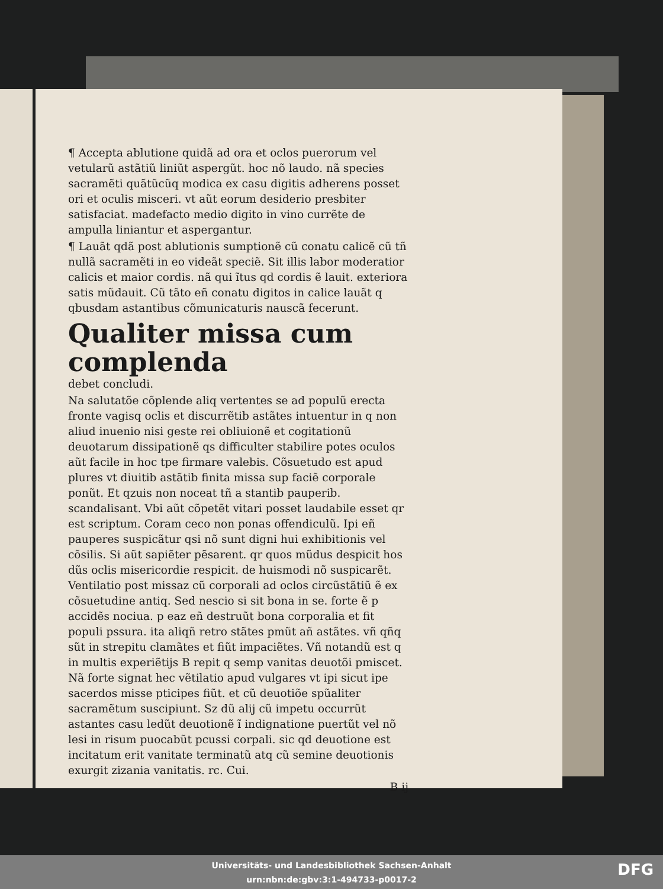¶ Accepta ablutione quidã ad ora et oclos puerorum vel vetularũ astãtiũ liniũt aspergũt. hoc nõ laudo. nã species sacramẽti quãtũcũq modica ex casu digitis adherens posset ori et oculis misceri. vt aũt eorum desiderio presbiter satisfaciat. madefacto medio digito in vino currẽte de ampulla liniantur et aspergantur.
¶ Lauãt qdã post ablutionis sumptionẽ cũ conatu calicẽ cũ tñ nullã sacramẽti in eo videãt speciẽ. Sit illis labor moderatior calicis et maior cordis. nã qui ĩtus qd cordis ẽ lauit. exteriora satis mũdauit. Cũ tãto eñ conatu digitos in calice lauãt q qbusdam astantibus cõmunicaturis nauscã fecerunt.
Qualiter missa cum complenda
debet concludi.
Na salutatõe cõplende aliq vertentes se ad populũ erecta fronte vagisq oclis et discurrẽtib astãtes intuentur in q non aliud inuenio nisi geste rei obliuionẽ et cogitationũ deuotarum dissipationẽ qs difficulter stabilire potes oculos aũt facile in hoc tpe firmare valebis. Cõsuetudo est apud plures vt diuitib astãtib finita missa sup faciẽ corporale ponũt. Et qzuis non noceat tñ a stantib pauperib. scandalisant. Vbi aũt cõpetẽt vitari posset laudabile esset qr est scriptum. Coram ceco non ponas offendiculũ. Ipi eñ pauperes suspicãtur qsi nõ sunt digni hui exhibitionis vel cõsilis. Si aũt sapiẽter pẽsarent. qr quos mũdus despicit hos dũs oclis misericordie respicit. de huismodi nõ suspicarẽt. Ventilatio post missaz cũ corporali ad oclos circũstãtiũ ẽ ex cõsuetudine antiq. Sed nescio si sit bona in se. forte ẽ p accidẽs nociua. p eaz eñ destruũt bona corporalia et fit populi pssura. ita aliqñ retro stãtes pmũt añ astãtes. vñ qñq sũt in strepitu clamãtes et fiũt impaciẽtes. Vñ notandũ est q in multis experiẽtijs B repit q semp vanitas deuotõi pmiscet. Nã forte signat hec vẽtilatio apud vulgares vt ipi sicut ipe sacerdos misse pticipes fiũt. et cũ deuotiõe spũaliter sacramẽtum suscipiunt. Sz dũ alij cũ impetu occurrũt astantes casu ledũt deuotionẽ ĩ indignatione puertũt vel nõ lesi in risum puocabũt pcussi corpali. sic qd deuotione est incitatum erit vanitate terminatũ atq cũ semine deuotionis exurgit zizania vanitatis. rc. Cui.
B ij
Universitäts- und Landesbibliothek Sachsen-Anhalt
urn:nbn:de:gbv:3:1-494733-p0017-2
DFG